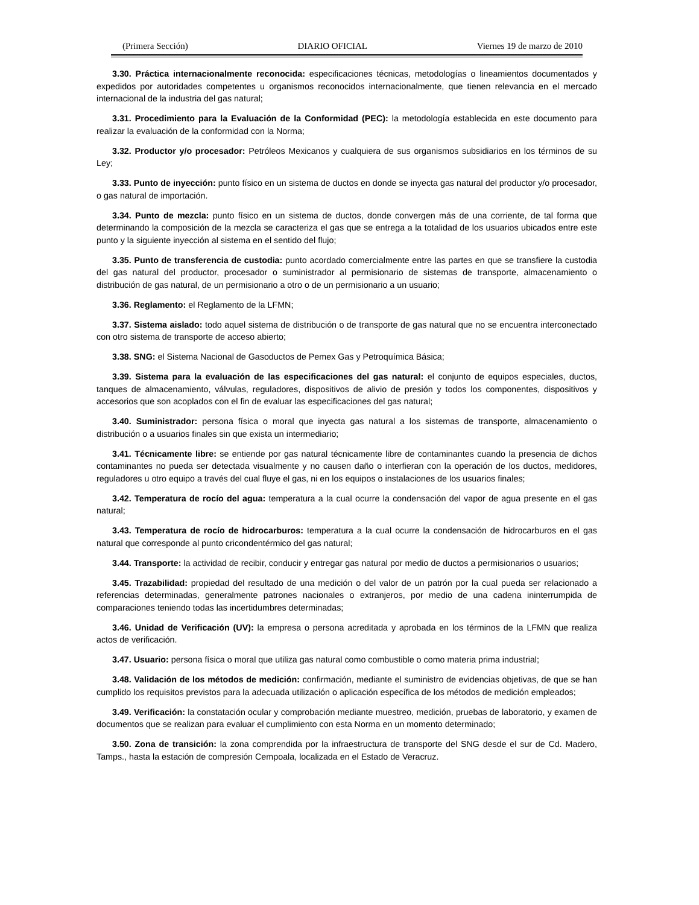(Primera Sección) DIARIO OFICIAL Viernes 19 de marzo de 2010
3.30. Práctica internacionalmente reconocida: especificaciones técnicas, metodologías o lineamientos documentados y expedidos por autoridades competentes u organismos reconocidos internacionalmente, que tienen relevancia en el mercado internacional de la industria del gas natural;
3.31. Procedimiento para la Evaluación de la Conformidad (PEC): la metodología establecida en este documento para realizar la evaluación de la conformidad con la Norma;
3.32. Productor y/o procesador: Petróleos Mexicanos y cualquiera de sus organismos subsidiarios en los términos de su Ley;
3.33. Punto de inyección: punto físico en un sistema de ductos en donde se inyecta gas natural del productor y/o procesador, o gas natural de importación.
3.34. Punto de mezcla: punto físico en un sistema de ductos, donde convergen más de una corriente, de tal forma que determinando la composición de la mezcla se caracteriza el gas que se entrega a la totalidad de los usuarios ubicados entre este punto y la siguiente inyección al sistema en el sentido del flujo;
3.35. Punto de transferencia de custodia: punto acordado comercialmente entre las partes en que se transfiere la custodia del gas natural del productor, procesador o suministrador al permisionario de sistemas de transporte, almacenamiento o distribución de gas natural, de un permisionario a otro o de un permisionario a un usuario;
3.36. Reglamento: el Reglamento de la LFMN;
3.37. Sistema aislado: todo aquel sistema de distribución o de transporte de gas natural que no se encuentra interconectado con otro sistema de transporte de acceso abierto;
3.38. SNG: el Sistema Nacional de Gasoductos de Pemex Gas y Petroquímica Básica;
3.39. Sistema para la evaluación de las especificaciones del gas natural: el conjunto de equipos especiales, ductos, tanques de almacenamiento, válvulas, reguladores, dispositivos de alivio de presión y todos los componentes, dispositivos y accesorios que son acoplados con el fin de evaluar las especificaciones del gas natural;
3.40. Suministrador: persona física o moral que inyecta gas natural a los sistemas de transporte, almacenamiento o distribución o a usuarios finales sin que exista un intermediario;
3.41. Técnicamente libre: se entiende por gas natural técnicamente libre de contaminantes cuando la presencia de dichos contaminantes no pueda ser detectada visualmente y no causen daño o interfieran con la operación de los ductos, medidores, reguladores u otro equipo a través del cual fluye el gas, ni en los equipos o instalaciones de los usuarios finales;
3.42. Temperatura de rocío del agua: temperatura a la cual ocurre la condensación del vapor de agua presente en el gas natural;
3.43. Temperatura de rocío de hidrocarburos: temperatura a la cual ocurre la condensación de hidrocarburos en el gas natural que corresponde al punto cricondentérmico del gas natural;
3.44. Transporte: la actividad de recibir, conducir y entregar gas natural por medio de ductos a permisionarios o usuarios;
3.45. Trazabilidad: propiedad del resultado de una medición o del valor de un patrón por la cual pueda ser relacionado a referencias determinadas, generalmente patrones nacionales o extranjeros, por medio de una cadena ininterrumpida de comparaciones teniendo todas las incertidumbres determinadas;
3.46. Unidad de Verificación (UV): la empresa o persona acreditada y aprobada en los términos de la LFMN que realiza actos de verificación.
3.47. Usuario: persona física o moral que utiliza gas natural como combustible o como materia prima industrial;
3.48. Validación de los métodos de medición: confirmación, mediante el suministro de evidencias objetivas, de que se han cumplido los requisitos previstos para la adecuada utilización o aplicación específica de los métodos de medición empleados;
3.49. Verificación: la constatación ocular y comprobación mediante muestreo, medición, pruebas de laboratorio, y examen de documentos que se realizan para evaluar el cumplimiento con esta Norma en un momento determinado;
3.50. Zona de transición: la zona comprendida por la infraestructura de transporte del SNG desde el sur de Cd. Madero, Tamps., hasta la estación de compresión Cempoala, localizada en el Estado de Veracruz.